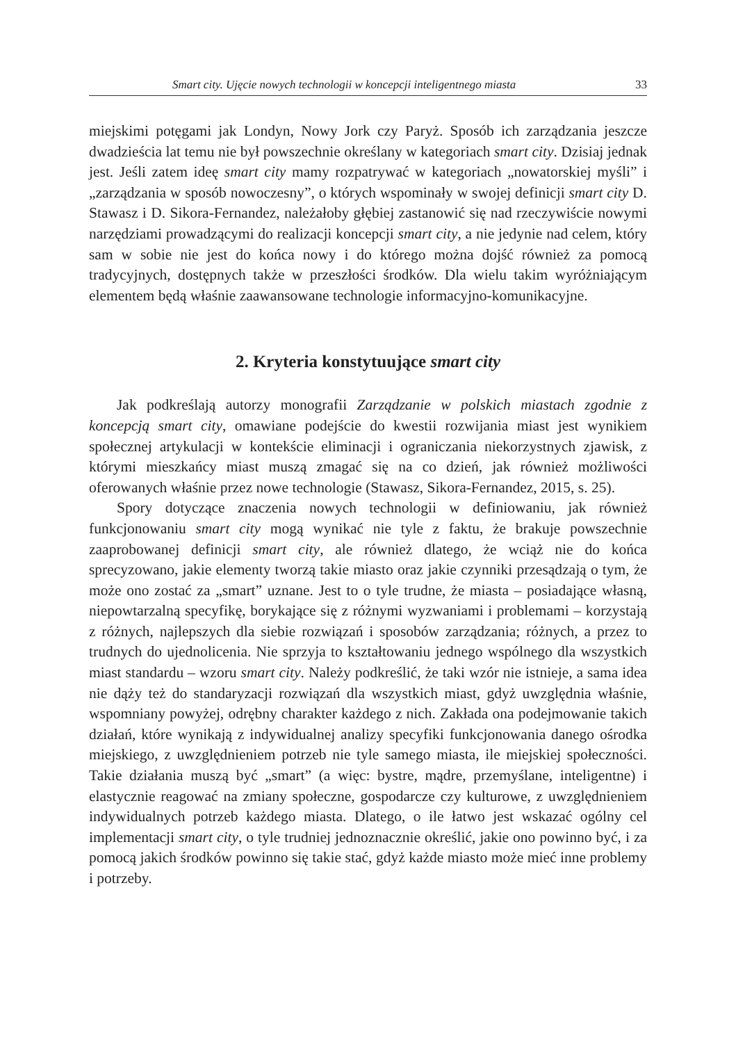Smart city. Ujęcie nowych technologii w koncepcji inteligentnego miasta 33
miejskimi potęgami jak Londyn, Nowy Jork czy Paryż. Sposób ich zarządzania jeszcze dwadzieścia lat temu nie był powszechnie określany w kategoriach smart city. Dzisiaj jednak jest. Jeśli zatem ideę smart city mamy rozpatrywać w kategoriach „nowatorskiej myśli” i „zarządzania w sposób nowoczesny”, o których wspominały w swojej definicji smart city D. Stawasz i D. Sikora-Fernandez, należałoby głębiej zastanowić się nad rzeczywiście nowymi narzędziami prowadzącymi do realizacji koncepcji smart city, a nie jedynie nad celem, który sam w sobie nie jest do końca nowy i do którego można dojść również za pomocą tradycyjnych, dostępnych także w przeszłości środków. Dla wielu takim wyróżniającym elementem będą właśnie zaawansowane technologie informacyjno-komunikacyjne.
2. Kryteria konstytuujące smart city
Jak podkreślają autorzy monografii Zarządzanie w polskich miastach zgodnie z koncepcją smart city, omawiane podejście do kwestii rozwijania miast jest wynikiem społecznej artykulacji w kontekście eliminacji i ograniczania niekorzystnych zjawisk, z którymi mieszkańcy miast muszą zmagać się na co dzień, jak również możliwości oferowanych właśnie przez nowe technologie (Stawasz, Sikora-Fernandez, 2015, s. 25).
Spory dotyczące znaczenia nowych technologii w definiowaniu, jak również funkcjonowaniu smart city mogą wynikać nie tyle z faktu, że brakuje powszechnie zaaprobowanej definicji smart city, ale również dlatego, że wciąż nie do końca sprecyzowano, jakie elementy tworzą takie miasto oraz jakie czynniki przesądzają o tym, że może ono zostać za „smart” uznane. Jest to o tyle trudne, że miasta – posiadające własną, niepowtarzalną specyfikę, borykające się z różnymi wyzwaniami i problemami – korzystają z różnych, najlepszych dla siebie rozwiązań i sposobów zarządzania; różnych, a przez to trudnych do ujednolicenia. Nie sprzyja to kształtowaniu jednego wspólnego dla wszystkich miast standardu – wzoru smart city. Należy podkreślić, że taki wzór nie istnieje, a sama idea nie dąży też do standaryzacji rozwiązań dla wszystkich miast, gdyż uwzględnia właśnie, wspomniany powyżej, odrębny charakter każdego z nich. Zakłada ona podejmowanie takich działań, które wynikają z indywidualnej analizy specyfiki funkcjonowania danego ośrodka miejskiego, z uwzględnieniem potrzeb nie tyle samego miasta, ile miejskiej społeczności. Takie działania muszą być „smart” (a więc: bystre, mądre, przemyślane, inteligentne) i elastycznie reagować na zmiany społeczne, gospodarcze czy kulturowe, z uwzględnieniem indywidualnych potrzeb każdego miasta. Dlatego, o ile łatwo jest wskazać ogólny cel implementacji smart city, o tyle trudniej jednoznacznie określić, jakie ono powinno być, i za pomocą jakich środków powinno się takie stać, gdyż każde miasto może mieć inne problemy i potrzeby.